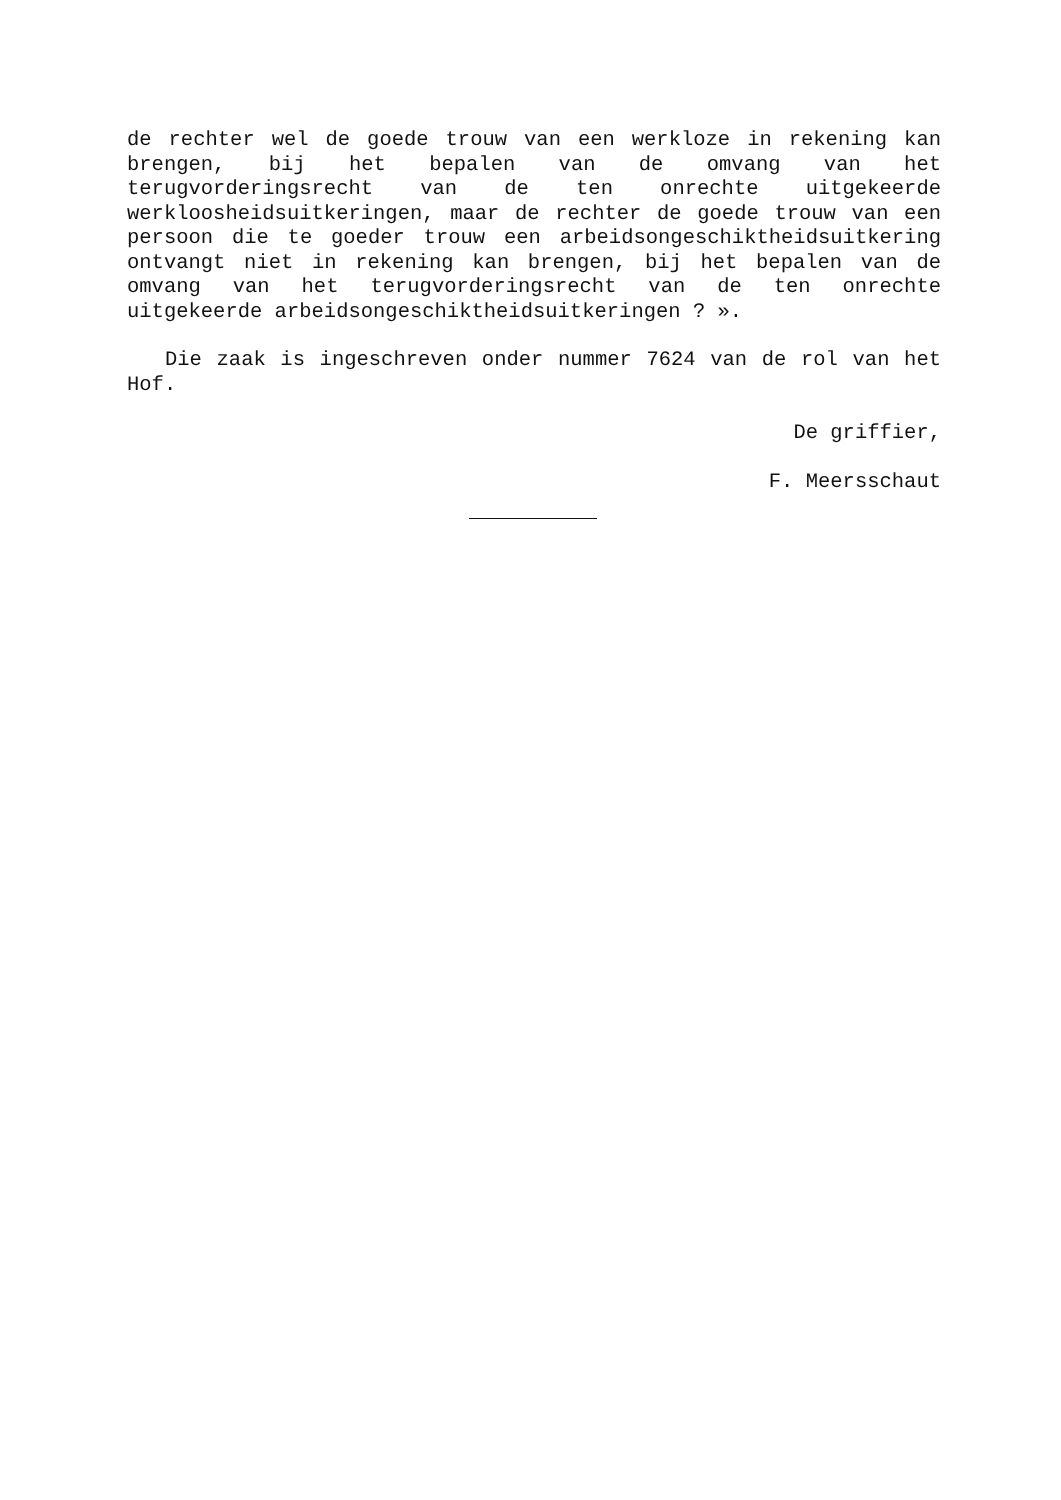de rechter wel de goede trouw van een werkloze in rekening kan brengen, bij het bepalen van de omvang van het terugvorderingsrecht van de ten onrechte uitgekeerde werkloosheidsuitkeringen, maar de rechter de goede trouw van een persoon die te goeder trouw een arbeidsongeschiktheidsuitkering ontvangt niet in rekening kan brengen, bij het bepalen van de omvang van het terugvorderingsrecht van de ten onrechte uitgekeerde arbeidsongeschiktheidsuitkeringen ? ».
Die zaak is ingeschreven onder nummer 7624 van de rol van het Hof.
De griffier,
F. Meersschaut